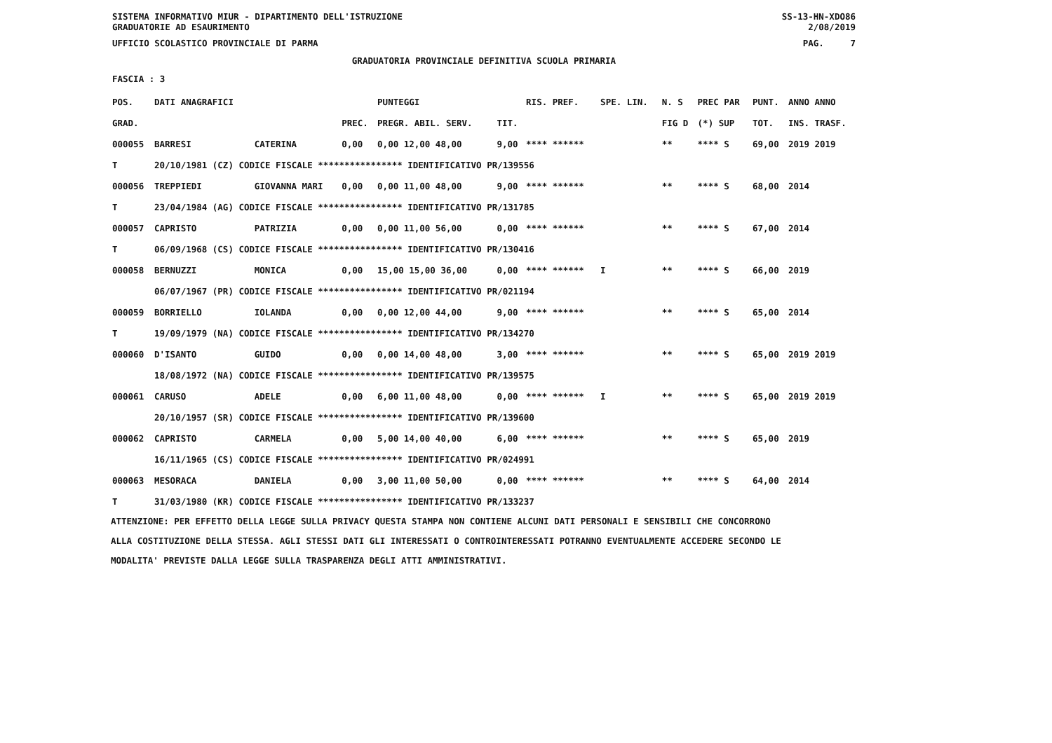SISTEMA INFORMATIVO MIUR - DIPARTIMENTO DELL'ISTRUZIONE SS-13-HN-XDO86
GRADUATORIE AD ESAURIMENTO 2/08/2019
UFFICIO SCOLASTICO PROVINCIALE DI PARMA PAG. 7
GRADUATORIA PROVINCIALE DEFINITIVA SCUOLA PRIMARIA
FASCIA : 3
| POS. | DATI ANAGRAFICI | | | PUNTEGGI | | RIS. PREF. | SPE. LIN. | N. S | PREC PAR | PUNT. | ANNO ANNO |
| --- | --- | --- | --- | --- | --- | --- | --- | --- | --- | --- | --- |
| GRAD. | | | PREC. | PREGR. ABIL. SERV. | TIT. | | | FIG D | (*) SUP | TOT. | INS. TRASF. |
| 000055 | BARRESI | CATERINA | 0,00 | 0,00 12,00 48,00 | 9,00 | **** ****** | | ** | **** S | 69,00 | 2019 2019 |
| T | 20/10/1981 (CZ) CODICE FISCALE **************** IDENTIFICATIVO PR/139556 | | | | | | | | | | |
| 000056 | TREPPIEDI | GIOVANNA MARI | 0,00 | 0,00 11,00 48,00 | 9,00 | **** ****** | | ** | **** S | 68,00 | 2014 |
| T | 23/04/1984 (AG) CODICE FISCALE **************** IDENTIFICATIVO PR/131785 | | | | | | | | | | |
| 000057 | CAPRISTO | PATRIZIA | 0,00 | 0,00 11,00 56,00 | 0,00 | **** ****** | | ** | **** S | 67,00 | 2014 |
| T | 06/09/1968 (CS) CODICE FISCALE **************** IDENTIFICATIVO PR/130416 | | | | | | | | | | |
| 000058 | BERNUZZI | MONICA | 0,00 | 15,00 15,00 36,00 | 0,00 | **** ****** | I | ** | **** S | 66,00 | 2019 |
| | 06/07/1967 (PR) CODICE FISCALE **************** IDENTIFICATIVO PR/021194 | | | | | | | | | | |
| 000059 | BORRIELLO | IOLANDA | 0,00 | 0,00 12,00 44,00 | 9,00 | **** ****** | | ** | **** S | 65,00 | 2014 |
| T | 19/09/1979 (NA) CODICE FISCALE **************** IDENTIFICATIVO PR/134270 | | | | | | | | | | |
| 000060 | D'ISANTO | GUIDO | 0,00 | 0,00 14,00 48,00 | 3,00 | **** ****** | | ** | **** S | 65,00 | 2019 2019 |
| | 18/08/1972 (NA) CODICE FISCALE **************** IDENTIFICATIVO PR/139575 | | | | | | | | | | |
| 000061 | CARUSO | ADELE | 0,00 | 6,00 11,00 48,00 | 0,00 | **** ****** | I | ** | **** S | 65,00 | 2019 2019 |
| | 20/10/1957 (SR) CODICE FISCALE **************** IDENTIFICATIVO PR/139600 | | | | | | | | | | |
| 000062 | CAPRISTO | CARMELA | 0,00 | 5,00 14,00 40,00 | 6,00 | **** ****** | | ** | **** S | 65,00 | 2019 |
| | 16/11/1965 (CS) CODICE FISCALE **************** IDENTIFICATIVO PR/024991 | | | | | | | | | | |
| 000063 | MESORACA | DANIELA | 0,00 | 3,00 11,00 50,00 | 0,00 | **** ****** | | ** | **** S | 64,00 | 2014 |
| T | 31/03/1980 (KR) CODICE FISCALE **************** IDENTIFICATIVO PR/133237 | | | | | | | | | | |
ATTENZIONE: PER EFFETTO DELLA LEGGE SULLA PRIVACY QUESTA STAMPA NON CONTIENE ALCUNI DATI PERSONALI E SENSIBILI CHE CONCORRONO
ALLA COSTITUZIONE DELLA STESSA. AGLI STESSI DATI GLI INTERESSATI O CONTROINTERESSATI POTRANNO EVENTUALMENTE ACCEDERE SECONDO LE
MODALITA' PREVISTE DALLA LEGGE SULLA TRASPARENZA DEGLI ATTI AMMINISTRATIVI.